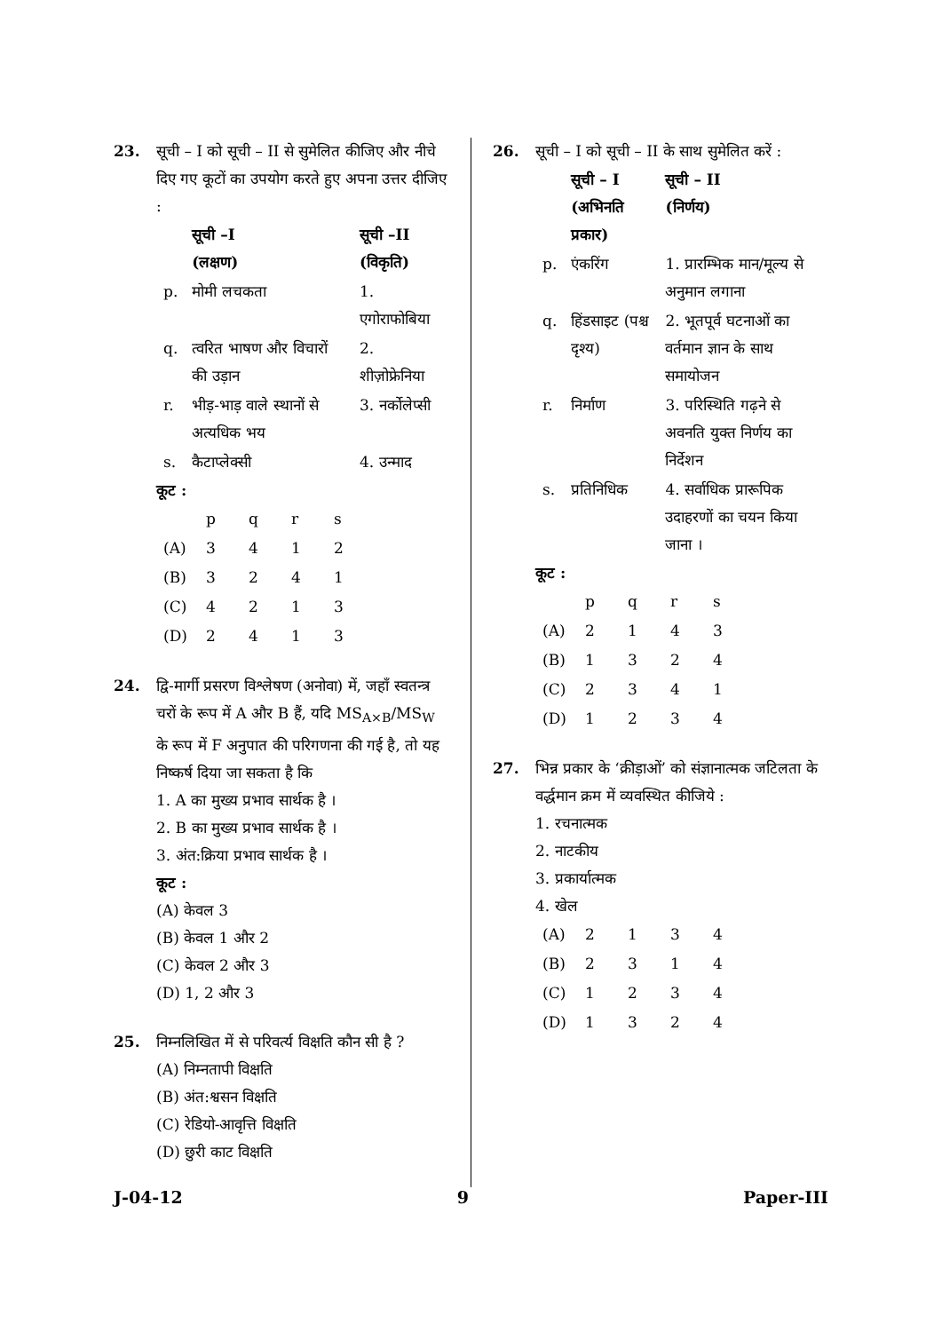23. सूची – I को सूची – II से सुमेलित कीजिए और नीचे दिए गए कूटों का उपयोग करते हुए अपना उत्तर दीजिए :
| | सूची –I (लक्षण) | सूची –II (विकृति) |
| --- | --- | --- |
| p. | मोमी लचकता | 1. एगोराफोबिया |
| q. | त्वरित भाषण और विचारों की उड़ान | 2. शीज़ोफ्रेनिया |
| r. | भीड़-भाड़ वाले स्थानों से अत्यधिक भय | 3. नर्कोलेप्सी |
| s. | कैटाप्लेक्सी | 4. उन्माद |
कूट :
| | p | q | r | s |
| (A) | 3 | 4 | 1 | 2 |
| (B) | 3 | 2 | 4 | 1 |
| (C) | 4 | 2 | 1 | 3 |
| (D) | 2 | 4 | 1 | 3 |
24. द्वि-मार्गी प्रसरण विश्लेषण (अनोवा) में, जहाँ स्वतन्त्र चरों के रूप में A और B हैं, यदि MS<sub>A×B</sub>/MS<sub>W</sub> के रूप में F अनुपात की परिगणना की गई है, तो यह निष्कर्ष दिया जा सकता है कि
1. A का मुख्य प्रभाव सार्थक है ।
2. B का मुख्य प्रभाव सार्थक है ।
3. अंत:क्रिया प्रभाव सार्थक है ।
कूट :
(A) केवल 3
(B) केवल 1 और 2
(C) केवल 2 और 3
(D) 1, 2 और 3
25. निम्नलिखित में से परिवर्त्य विक्षति कौन सी है ?
(A) निम्नतापी विक्षति
(B) अंत:श्वसन विक्षति
(C) रेडियो-आवृत्ति विक्षति
(D) छुरी काट विक्षति
26. सूची – I को सूची – II के साथ सुमेलित करें :
| | सूची – I (अभिनति प्रकार) | सूची – II (निर्णय) |
| --- | --- | --- |
| p. | एंकरिंग | 1. प्रारम्भिक मान/मूल्य से अनुमान लगाना |
| q. | हिंडसाइट (पश्च दृश्य) | 2. भूतपूर्व घटनाओं का वर्तमान ज्ञान के साथ समायोजन |
| r. | निर्माण | 3. परिस्थिति गढ़ने से अवनति युक्त निर्णय का निर्देशन |
| s. | प्रतिनिधिक | 4. सर्वाधिक प्रारूपिक उदाहरणों का चयन किया जाना । |
कूट :
| | p | q | r | s |
| (A) | 2 | 1 | 4 | 3 |
| (B) | 1 | 3 | 2 | 4 |
| (C) | 2 | 3 | 4 | 1 |
| (D) | 1 | 2 | 3 | 4 |
27. भिन्न प्रकार के ‘क्रीड़ाओं’ को संज्ञानात्मक जटिलता के वर्द्धमान क्रम में व्यवस्थित कीजिये :
1. रचनात्मक
2. नाटकीय
3. प्रकार्यात्मक
4. खेल
| (A) | 2 | 1 | 3 | 4 |
| (B) | 2 | 3 | 1 | 4 |
| (C) | 1 | 2 | 3 | 4 |
| (D) | 1 | 3 | 2 | 4 |
J-04-12 9 Paper-III